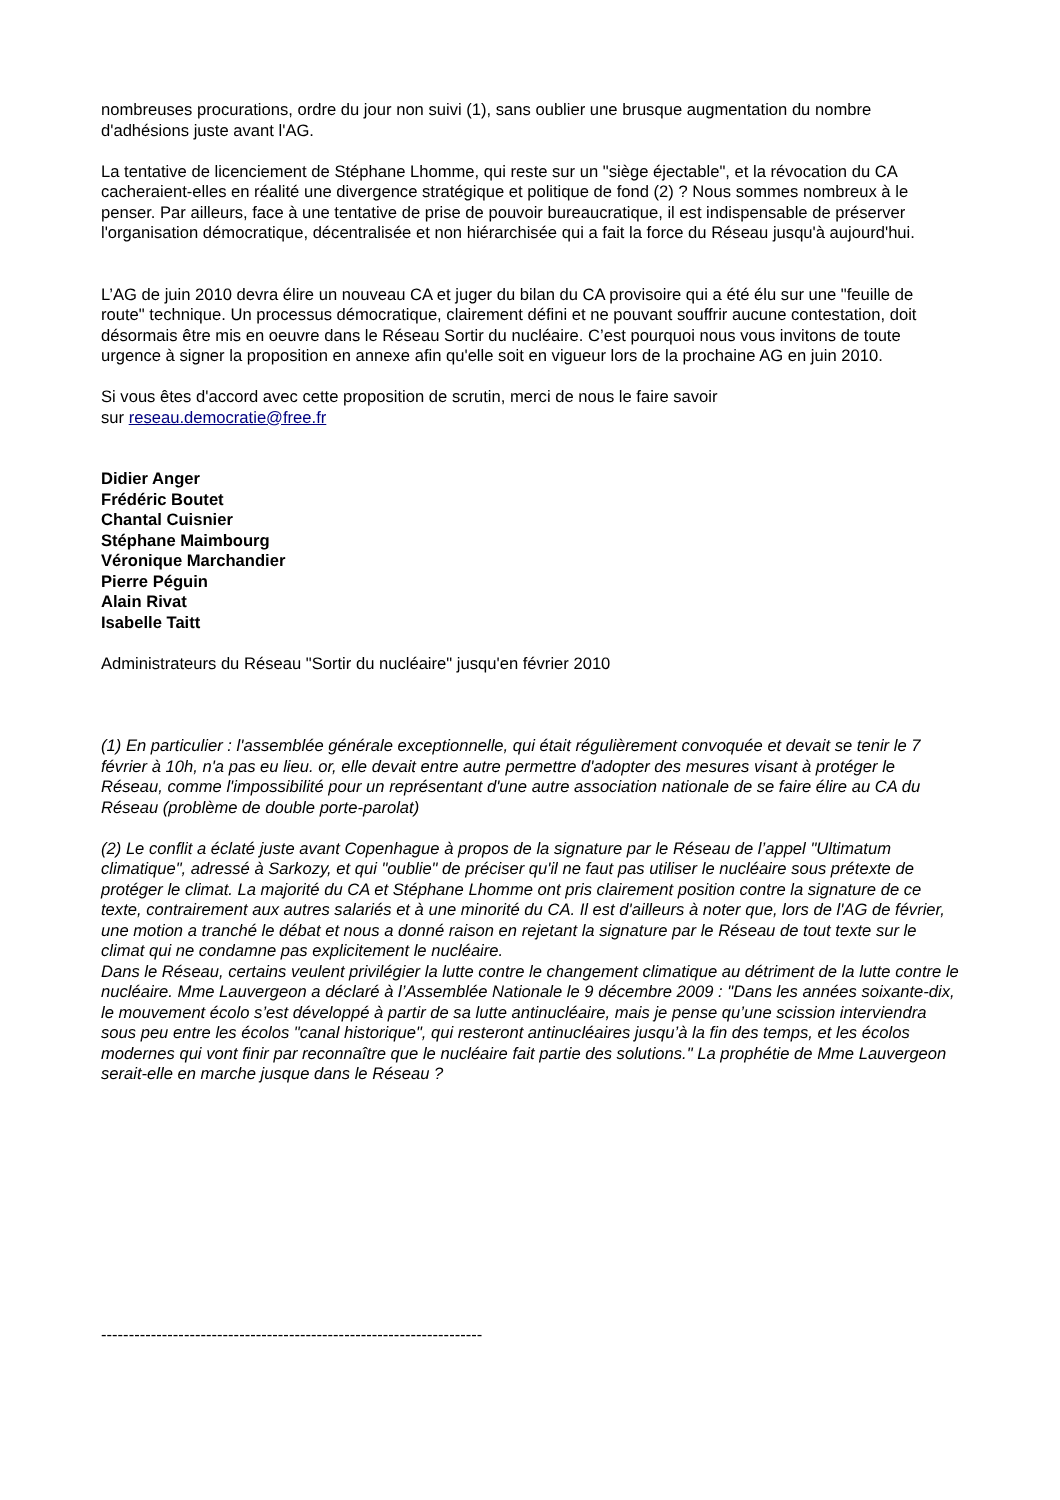nombreuses procurations, ordre du jour non suivi (1), sans oublier une brusque augmentation du nombre d'adhésions juste avant l'AG.
La tentative de licenciement de Stéphane Lhomme, qui reste sur un "siège éjectable", et la révocation du CA cacheraient-elles en réalité une divergence stratégique et politique de fond (2) ? Nous sommes nombreux à le penser. Par ailleurs, face à une tentative de prise de pouvoir bureaucratique, il est indispensable de préserver l'organisation démocratique, décentralisée et non hiérarchisée qui a fait la force du Réseau jusqu'à aujourd'hui.
L’AG de juin 2010 devra élire un nouveau CA et juger du bilan du CA provisoire qui a été élu sur une "feuille de route" technique. Un processus démocratique, clairement défini et ne pouvant souffrir aucune contestation, doit désormais être mis en oeuvre dans le Réseau Sortir du nucléaire. C’est pourquoi nous vous invitons de toute urgence à signer la proposition en annexe afin qu'elle soit en vigueur lors de la prochaine AG en juin 2010.
Si vous êtes d'accord avec cette proposition de scrutin, merci de nous le faire savoir
sur reseau.democratie@free.fr
Didier Anger
Frédéric Boutet
Chantal Cuisnier
Stéphane Maimbourg
Véronique Marchandier
Pierre Péguin
Alain Rivat
Isabelle Taitt
Administrateurs du Réseau "Sortir du nucléaire" jusqu'en février 2010
(1) En particulier : l'assemblée générale exceptionnelle, qui était régulièrement convoquée et devait se tenir le 7 février à 10h, n'a pas eu lieu. or, elle devait entre autre permettre d'adopter des mesures visant à protéger le Réseau, comme l'impossibilité pour un représentant d'une autre association nationale de se faire élire au CA du Réseau (problème de double porte-parolat)
(2) Le conflit a éclaté juste avant Copenhague à propos de la signature par le Réseau de l’appel "Ultimatum climatique", adressé à Sarkozy, et qui "oublie" de préciser qu'il ne faut pas utiliser le nucléaire sous prétexte de protéger le climat. La majorité du CA et Stéphane Lhomme ont pris clairement position contre la signature de ce texte, contrairement aux autres salariés et à une minorité du CA. Il est d'ailleurs à noter que, lors de l'AG de février, une motion a tranché le débat et nous a donné raison en rejetant la signature par le Réseau de tout texte sur le climat qui ne condamne pas explicitement le nucléaire.
Dans le Réseau, certains veulent privilégier la lutte contre le changement climatique au détriment de la lutte contre le nucléaire. Mme Lauvergeon a déclaré à l’Assemblée Nationale le 9 décembre 2009 : "Dans les années soixante-dix, le mouvement écolo s’est développé à partir de sa lutte antinucléaire, mais je pense qu’une scission interviendra sous peu entre les écolos "canal historique", qui resteront antinucléaires jusqu’à la fin des temps, et les écolos modernes qui vont finir par reconnaître que le nucléaire fait partie des solutions." La prophétie de Mme Lauvergeon serait-elle en marche jusque dans le Réseau ?
---------------------------------------------------------------------